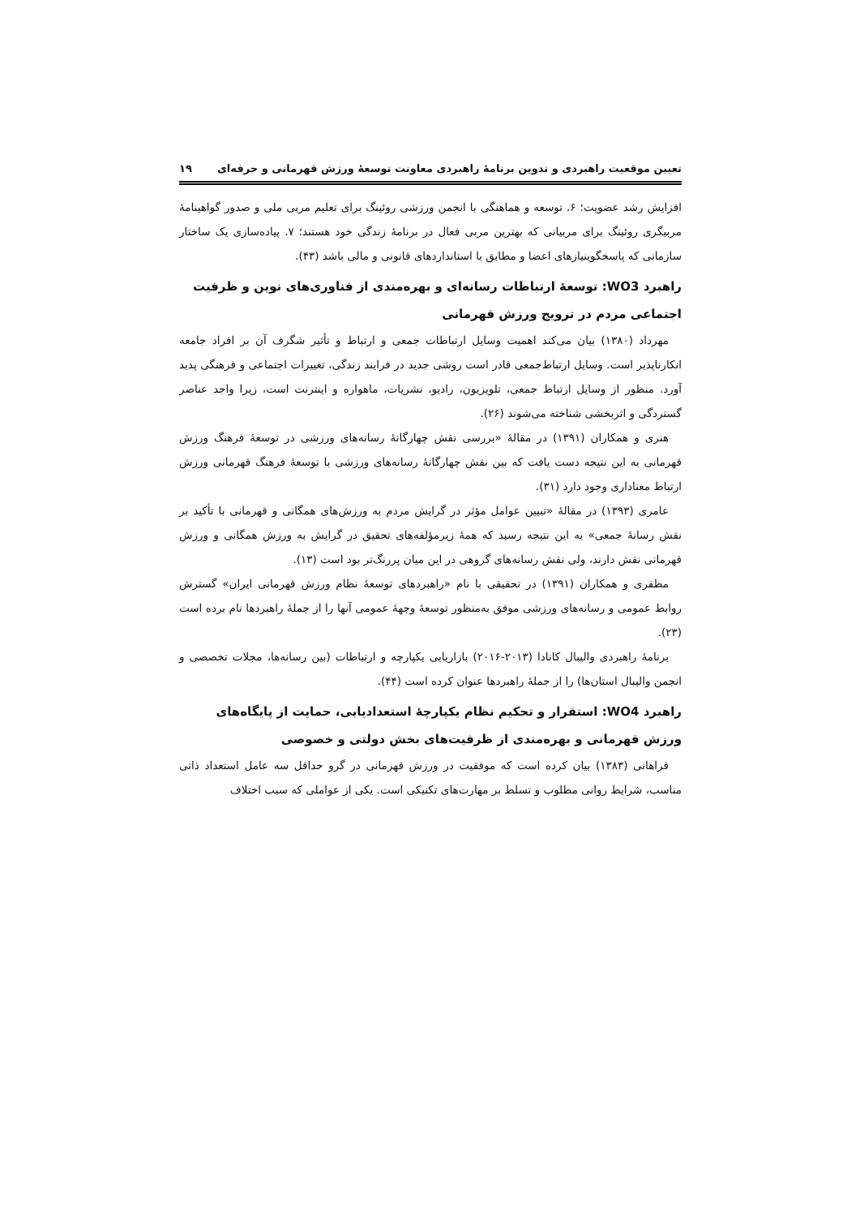تعیین موقعیت راهبردی و تدوین برنامهٔ راهبردی معاونت توسعهٔ ورزش قهرمانی و حرفه‌ای ۱۹
افزایش رشد عضویت؛ ۶. توسعه و هماهنگی با انجمن ورزشی روئینگ برای تعلیم مربی ملی و صدور گواهینامهٔ مربیگری روئینگ برای مربیانی که بهترین مربی فعال در برنامهٔ زندگی خود هستند؛ ۷. پیاده‌سازی یک ساختار سازمانی که پاسخگوینیازهای اعضا و مطابق با استانداردهای قانونی و مالی باشد (۴۳).
راهبرد WO3: توسعهٔ ارتباطات رسانه‌ای و بهره‌مندی از فناوری‌های نوین و ظرفیت اجتماعی مردم در ترویج ورزش قهرمانی
مهرداد (۱۳۸۰) بیان می‌کند اهمیت وسایل ارتباطات جمعی و ارتباط و تأثیر شگرف آن بر افراد جامعه انکارناپذیر است. وسایل ارتباط‌جمعی قادر است روشی جدید در فرایند زندگی، تغییرات اجتماعی و فرهنگی پدید آورد. منظور از وسایل ارتباط جمعی، تلویزیون، رادیو، نشریات، ماهواره و اینترنت است، زیرا واجد عناصر گستردگی و اثربخشی شناخته می‌شوند (۲۶).
هنری و همکاران (۱۳۹۱) در مقالهٔ «بررسی نقش چهارگانهٔ رسانه‌های ورزشی در توسعهٔ فرهنگ ورزش قهرمانی به این نتیجه دست یافت که بین نقش چهارگانهٔ رسانه‌های ورزشی با توسعهٔ فرهنگ قهرمانی ورزش ارتباط معناداری وجود دارد (۳۱).
عامری (۱۳۹۳) در مقالهٔ «تبیین عوامل مؤثر در گرایش مردم به ورزش‌های همگانی و قهرمانی با تأکید بر نقش رسانهٔ جمعی» به این نتیجه رسید که همهٔ زیرمؤلفه‌های تحقیق در گرایش به ورزش همگانی و ورزش قهرمانی نقش دارند، ولی نقش رسانه‌های گروهی در این میان پررنگ‌تر بود است (۱۳).
مظفری و همکاران (۱۳۹۱) در تحقیقی با نام «راهبردهای توسعهٔ نظام ورزش قهرمانی ایران» گسترش روابط عمومی و رسانه‌های ورزشی موفق به‌منظور توسعهٔ وجههٔ عمومی آنها را از جملهٔ راهبردها نام برده است (۲۳).
برنامهٔ راهبردی والیبال کانادا (۲۰۱۳-۲۰۱۶) بازاریابی یکپارچه و ارتباطات (بین رسانه‌ها، مجلات تخصصی و انجمن والیبال استان‌ها) را از جملهٔ راهبردها عنوان کرده است (۴۴).
راهبرد WO4: استقرار و تحکیم نظام یکپارچهٔ استعدادیابی، حمایت از پایگاه‌های ورزش قهرمانی و بهره‌مندی از ظرفیت‌های بخش دولتی و خصوصی
فراهانی (۱۳۸۳) بیان کرده است که موفقیت در ورزش قهرمانی در گرو حداقل سه عامل استعداد ذاتی مناسب، شرایط روانی مطلوب و تسلط بر مهارت‌های تکنیکی است. یکی از عواملی که سبب اختلاف